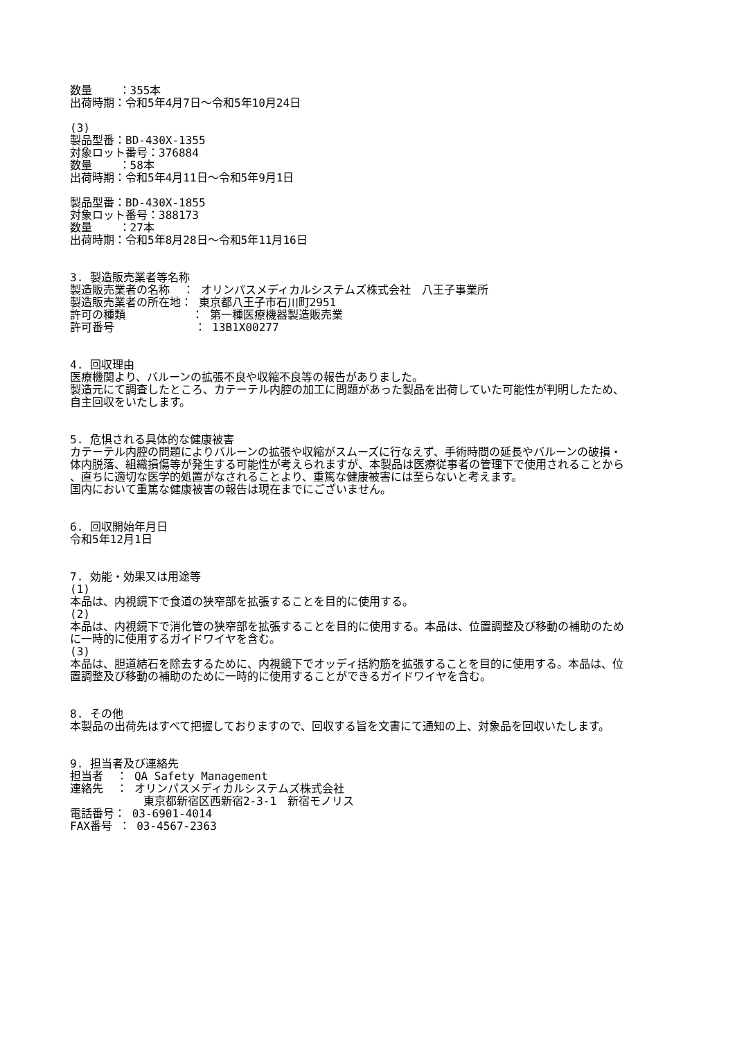数量 ：355本
出荷時期：令和5年4月7日～令和5年10月24日
(3)
製品型番：BD-430X-1355
対象ロット番号：376884
数量 ：58本
出荷時期：令和5年4月11日～令和5年9月1日
製品型番：BD-430X-1855
対象ロット番号：388173
数量 ：27本
出荷時期：令和5年8月28日～令和5年11月16日
3. 製造販売業者等名称
製造販売業者の名称 ： オリンパスメディカルシステムズ株式会社　八王子事業所
製造販売業者の所在地： 東京都八王子市石川町2951
許可の種類 ： 第一種医療機器製造販売業
許可番号 ： 13B1X00277
4. 回収理由
医療機関より、バルーンの拡張不良や収縮不良等の報告がありました。
製造元にて調査したところ、カテーテル内腔の加工に問題があった製品を出荷していた可能性が判明したため、
自主回収をいたします。
5. 危惧される具体的な健康被害
カテーテル内腔の問題によりバルーンの拡張や収縮がスムーズに行なえず、手術時間の延長やバルーンの破損・
体内脱落、組織損傷等が発生する可能性が考えられますが、本製品は医療従事者の管理下で使用されることから
、直ちに適切な医学的処置がなされることより、重篤な健康被害には至らないと考えます。
国内において重篤な健康被害の報告は現在までにございません。
6. 回収開始年月日
令和5年12月1日
7. 効能・効果又は用途等
(1)
本品は、内視鏡下で食道の狭窄部を拡張することを目的に使用する。
(2)
本品は、内視鏡下で消化管の狭窄部を拡張することを目的に使用する。本品は、位置調整及び移動の補助のため
に一時的に使用するガイドワイヤを含む。
(3)
本品は、胆道結石を除去するために、内視鏡下でオッディ括約筋を拡張することを目的に使用する。本品は、位
置調整及び移動の補助のために一時的に使用することができるガイドワイヤを含む。
8. その他
本製品の出荷先はすべて把握しておりますので、回収する旨を文書にて通知の上、対象品を回収いたします。
9. 担当者及び連絡先
担当者 ： QA Safety Management
連絡先 ： オリンパスメディカルシステムズ株式会社
東京都新宿区西新宿2-3-1　新宿モノリス
電話番号： 03-6901-4014
FAX番号 ： 03-4567-2363